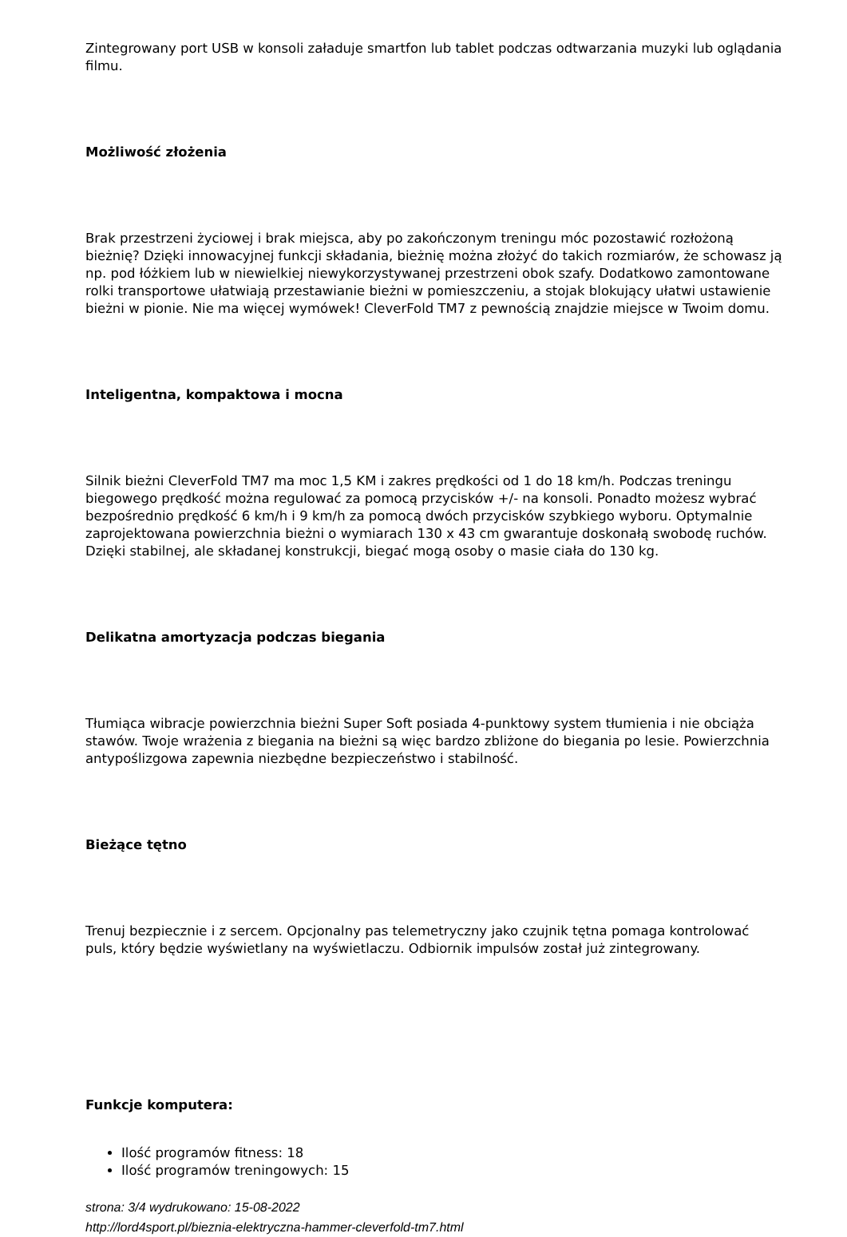Zintegrowany port USB w konsoli załaduje smartfon lub tablet podczas odtwarzania muzyki lub oglądania filmu.
Możliwość złożenia
Brak przestrzeni życiowej i brak miejsca, aby po zakończonym treningu móc pozostawić rozłożoną bieżnię? Dzięki innowacyjnej funkcji składania, bieżnię można złożyć do takich rozmiarów, że schowasz ją np. pod łóżkiem lub w niewielkiej niewykorzystywanej przestrzeni obok szafy. Dodatkowo zamontowane rolki transportowe ułatwiają przestawianie bieżni w pomieszczeniu, a stojak blokujący ułatwi ustawienie bieżni w pionie. Nie ma więcej wymówek! CleverFold TM7 z pewnością znajdzie miejsce w Twoim domu.
Inteligentna, kompaktowa i mocna
Silnik bieżni CleverFold TM7 ma moc 1,5 KM i zakres prędkości od 1 do 18 km/h. Podczas treningu biegowego prędkość można regulować za pomocą przycisków +/- na konsoli. Ponadto możesz wybrać bezpośrednio prędkość 6 km/h i 9 km/h za pomocą dwóch przycisków szybkiego wyboru. Optymalnie zaprojektowana powierzchnia bieżni o wymiarach 130 x 43 cm gwarantuje doskonałą swobodę ruchów. Dzięki stabilnej, ale składanej konstrukcji, biegać mogą osoby o masie ciała do 130 kg.
Delikatna amortyzacja podczas biegania
Tłumiąca wibracje powierzchnia bieżni Super Soft posiada 4-punktowy system tłumienia i nie obciąża stawów. Twoje wrażenia z biegania na bieżni są więc bardzo zbliżone do biegania po lesie. Powierzchnia antypoślizgowa zapewnia niezbędne bezpieczeństwo i stabilność.
Bieżące tętno
Trenuj bezpiecznie i z sercem. Opcjonalny pas telemetryczny jako czujnik tętna pomaga kontrolować puls, który będzie wyświetlany na wyświetlaczu. Odbiornik impulsów został już zintegrowany.
Funkcje komputera:
Ilość programów fitness: 18
Ilość programów treningowych: 15
strona: 3/4 wydrukowano: 15-08-2022
http://lord4sport.pl/bieznia-elektryczna-hammer-cleverfold-tm7.html